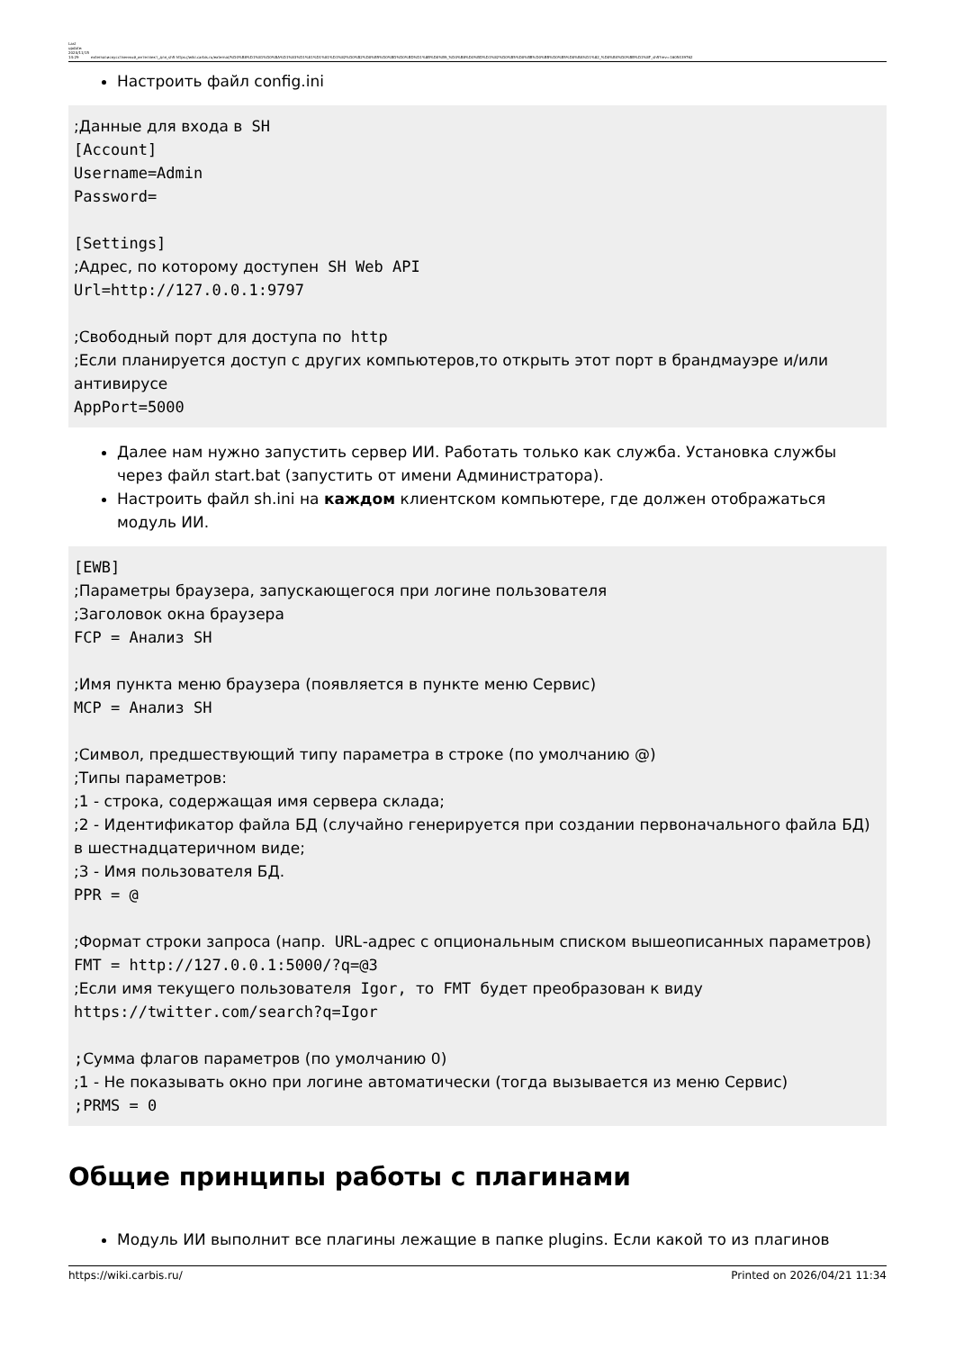Last
update:
2020/11/15
14:29 external:искусственный_интеллект_для_sh5 https://wiki.carbis.ru/external/%D0%B8%D1%81%D0%BA%D1%83%D1%81%D1%81%D1%82%D0%B2%D0%B5%D0%BD%D0%BD%D1%8B%D0%B9_%D0%B8%D0%BD%D1%82%D0%B5%D0%BB%D0%BB%D0%B5%D0%BA%D1%82_%D0%B4%D0%BB%D1%8F_sh5?rev=1605439762
Настроить файл config.ini
;Данные для входа в SH
[Account]
Username=Admin
Password=

[Settings]
;Адрес, по которому доступен SH Web API
Url=http://127.0.0.1:9797

;Свободный порт для доступа по http
;Если планируется доступ с других компьютеров,то открыть этот порт в брандмауэре и/или антивирусе
AppPort=5000
Далее нам нужно запустить сервер ИИ. Работать только как служба. Установка службы через файл start.bat (запустить от имени Администратора).
Настроить файл sh.ini на каждом клиентском компьютере, где должен отображаться модуль ИИ.
[EWB]
;Параметры браузера, запускающегося при логине пользователя
;Заголовок окна браузера
FCP = Анализ SH

;Имя пункта меню браузера (появляется в пункте меню Сервис)
MCP = Анализ SH

;Символ, предшествующий типу параметра в строке (по умолчанию @)
;Типы параметров:
;1 - строка, содержащая имя сервера склада;
;2 - Идентификатор файла БД (случайно генерируется при создании первоначального файла БД) в шестнадцатеричном виде;
;3 - Имя пользователя БД.
PPR = @

;Формат строки запроса (напр. URL-адрес с опциональным списком вышеописанных параметров)
FMT = http://127.0.0.1:5000/?q=@3
;Если имя текущего пользователя Igor, то FMT будет преобразован к виду
https://twitter.com/search?q=Igor

;Сумма флагов параметров (по умолчанию 0)
;1 - Не показывать окно при логине автоматически (тогда вызывается из меню Сервис)
;PRMS = 0
Общие принципы работы с плагинами
Модуль ИИ выполнит все плагины лежащие в папке plugins. Если какой то из плагинов
https://wiki.carbis.ru/ Printed on 2026/04/21 11:34